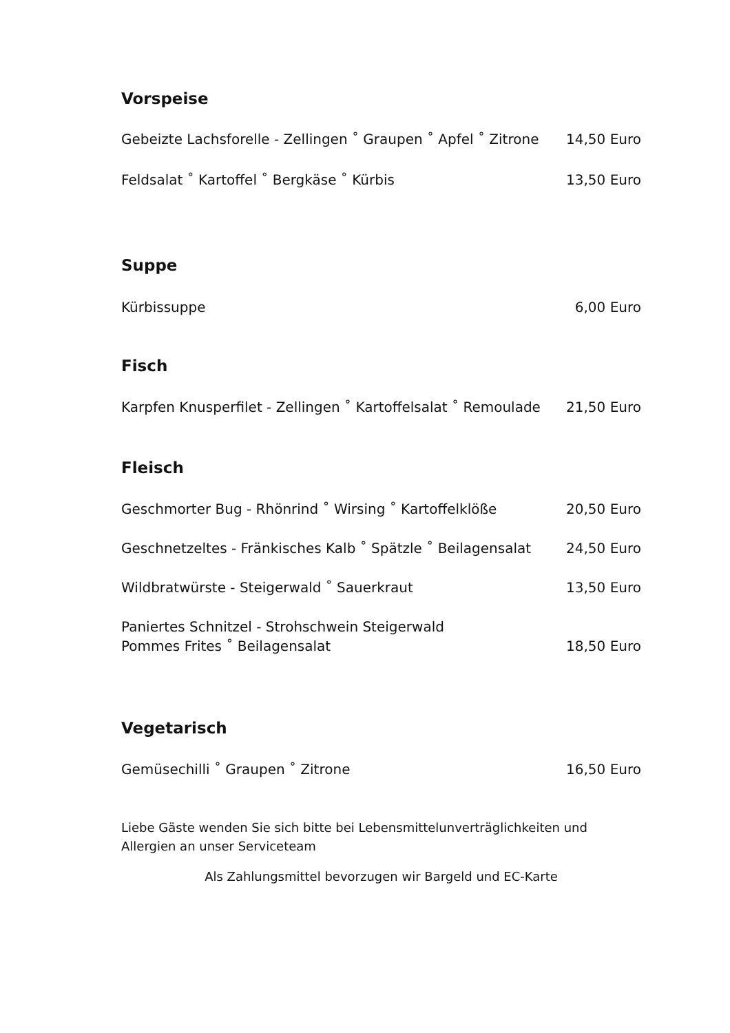Vorspeise
Gebeizte Lachsforelle - Zellingen ˚ Graupen ˚ Apfel ˚ Zitrone 14,50 Euro
Feldsalat ˚ Kartoffel ˚ Bergkäse ˚ Kürbis 13,50 Euro
Suppe
Kürbissuppe 6,00 Euro
Fisch
Karpfen Knusperfilet - Zellingen ˚ Kartoffelsalat ˚ Remoulade 21,50 Euro
Fleisch
Geschmorter Bug - Rhönrind ˚ Wirsing ˚ Kartoffelklöße 20,50 Euro
Geschnetzeltes - Fränkisches Kalb ˚ Spätzle ˚ Beilagensalat 24,50 Euro
Wildbratwürste - Steigerwald ˚ Sauerkraut 13,50 Euro
Paniertes Schnitzel - Strohschwein Steigerwald
Pommes Frites ˚ Beilagensalat 18,50 Euro
Vegetarisch
Gemüsechilli ˚ Graupen ˚ Zitrone 16,50 Euro
Liebe Gäste wenden Sie sich bitte bei Lebensmittelunverträglichkeiten und Allergien an unser Serviceteam
Als Zahlungsmittel bevorzugen wir Bargeld und EC-Karte